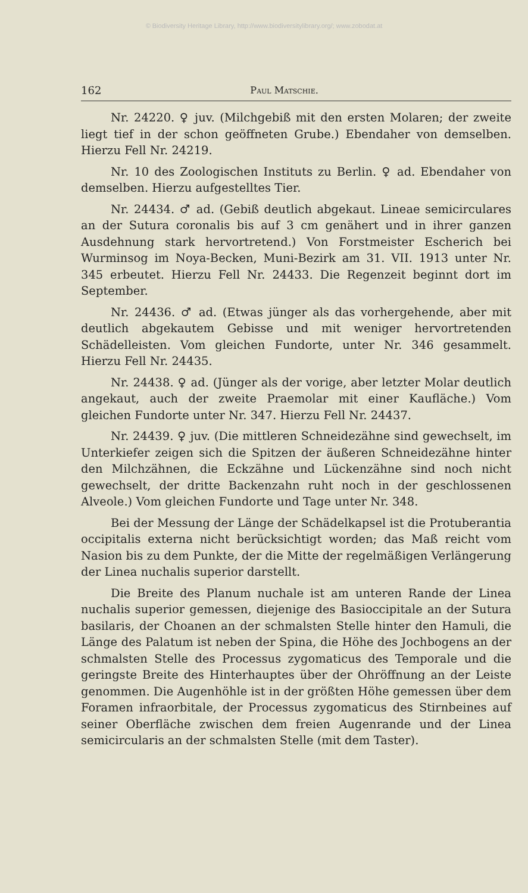© Biodiversity Heritage Library, http://www.biodiversitylibrary.org/; www.zobodat.at
162 Paul Matschie.
Nr. 24220. ♀ juv. (Milchgebiß mit den ersten Molaren; der zweite liegt tief in der schon geöffneten Grube.) Ebendaher von demselben. Hierzu Fell Nr. 24219.
Nr. 10 des Zoologischen Instituts zu Berlin. ♀ ad. Ebendaher von demselben. Hierzu aufgestelltes Tier.
Nr. 24434. ♂ ad. (Gebiß deutlich abgekaut. Lineae semicirculares an der Sutura coronalis bis auf 3 cm genähert und in ihrer ganzen Ausdehnung stark hervortretend.) Von Forstmeister Escherich bei Wurminsog im Noya-Becken, Muni-Bezirk am 31. VII. 1913 unter Nr. 345 erbeutet. Hierzu Fell Nr. 24433. Die Regenzeit beginnt dort im September.
Nr. 24436. ♂ ad. (Etwas jünger als das vorhergehende, aber mit deutlich abgekautem Gebisse und mit weniger hervortretenden Schädelleisten. Vom gleichen Fundorte, unter Nr. 346 gesammelt. Hierzu Fell Nr. 24435.
Nr. 24438. ♀ ad. (Jünger als der vorige, aber letzter Molar deutlich angekaut, auch der zweite Praemolar mit einer Kaufläche.) Vom gleichen Fundorte unter Nr. 347. Hierzu Fell Nr. 24437.
Nr. 24439. ♀ juv. (Die mittleren Schneidezähne sind gewechselt, im Unterkiefer zeigen sich die Spitzen der äußeren Schneidezähne hinter den Milchzähnen, die Eckzähne und Lückenzähne sind noch nicht gewechselt, der dritte Backenzahn ruht noch in der geschlossenen Alveole.) Vom gleichen Fundorte und Tage unter Nr. 348.
Bei der Messung der Länge der Schädelkapsel ist die Protuberantia occipitalis externa nicht berücksichtigt worden; das Maß reicht vom Nasion bis zu dem Punkte, der die Mitte der regelmäßigen Verlängerung der Linea nuchalis superior darstellt.
Die Breite des Planum nuchale ist am unteren Rande der Linea nuchalis superior gemessen, diejenige des Basioccipitale an der Sutura basilaris, der Choanen an der schmalsten Stelle hinter den Hamuli, die Länge des Palatum ist neben der Spina, die Höhe des Jochbogens an der schmalsten Stelle des Processus zygomaticus des Temporale und die geringste Breite des Hinterhauptes über der Ohröffnung an der Leiste genommen. Die Augenhöhle ist in der größten Höhe gemessen über dem Foramen infraorbitale, der Processus zygomaticus des Stirnbeines auf seiner Oberfläche zwischen dem freien Augenrande und der Linea semicircularis an der schmalsten Stelle (mit dem Taster).